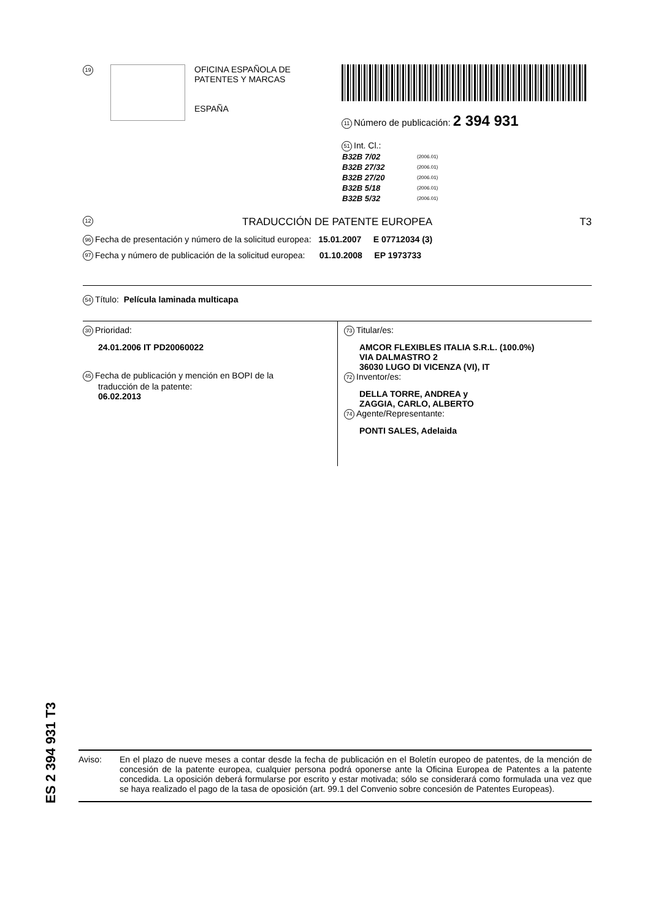19
OFICINA ESPAÑOLA DE
PATENTES Y MARCAS
ESPAÑA
11 Número de publicación: 2 394 931
51 Int. Cl.:
| B32B 7/02 | (2006.01) |
| B32B 27/32 | (2006.01) |
| B32B 27/20 | (2006.01) |
| B32B 5/18 | (2006.01) |
| B32B 5/32 | (2006.01) |
12 TRADUCCIÓN DE PATENTE EUROPEA T3
96 Fecha de presentación y número de la solicitud europea: 15.01.2007 E 07712034 (3)
97 Fecha y número de publicación de la solicitud europea: 01.10.2008 EP 1973733
54 Título: Película laminada multicapa
30 Prioridad:
24.01.2006 IT PD20060022
45 Fecha de publicación y mención en BOPI de la
traducción de la patente:
06.02.2013
73 Titular/es:
AMCOR FLEXIBLES ITALIA S.R.L. (100.0%)
VIA DALMASTRO 2
36030 LUGO DI VICENZA (VI), IT
72 Inventor/es:
DELLA TORRE, ANDREA y
ZAGGIA, CARLO, ALBERTO
74 Agente/Representante:
PONTI SALES, Adelaida
ES 2 394 931 T3
Aviso: En el plazo de nueve meses a contar desde la fecha de publicación en el Boletín europeo de patentes, de la mención de concesión de la patente europea, cualquier persona podrá oponerse ante la Oficina Europea de Patentes a la patente concedida. La oposición deberá formularse por escrito y estar motivada; sólo se considerará como formulada una vez que se haya realizado el pago de la tasa de oposición (art. 99.1 del Convenio sobre concesión de Patentes Europeas).